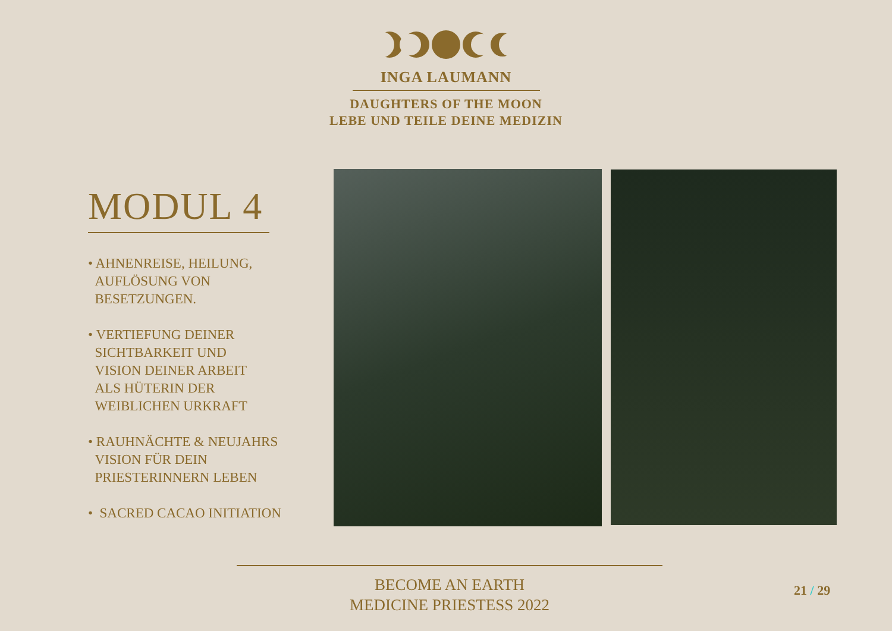INGA LAUMANN
DAUGHTERS OF THE MOON
LEBE UND TEILE DEINE MEDIZIN
MODUL 4
• AHNENREISE, HEILUNG,
AUFLÖSUNG VON
BESETZUNGEN.
• VERTIEFUNG DEINER
SICHTBARKEIT UND
VISION DEINER ARBEIT
ALS HÜTERIN DER
WEIBLICHEN URKRAFT
• RAUHNÄCHTE & NEUJAHRS
VISION FÜR DEIN
PRIESTERINNERN LEBEN
• SACRED CACAO INITIATION
BECOME AN EARTH
MEDICINE PRIESTESS 2022
21 / 29